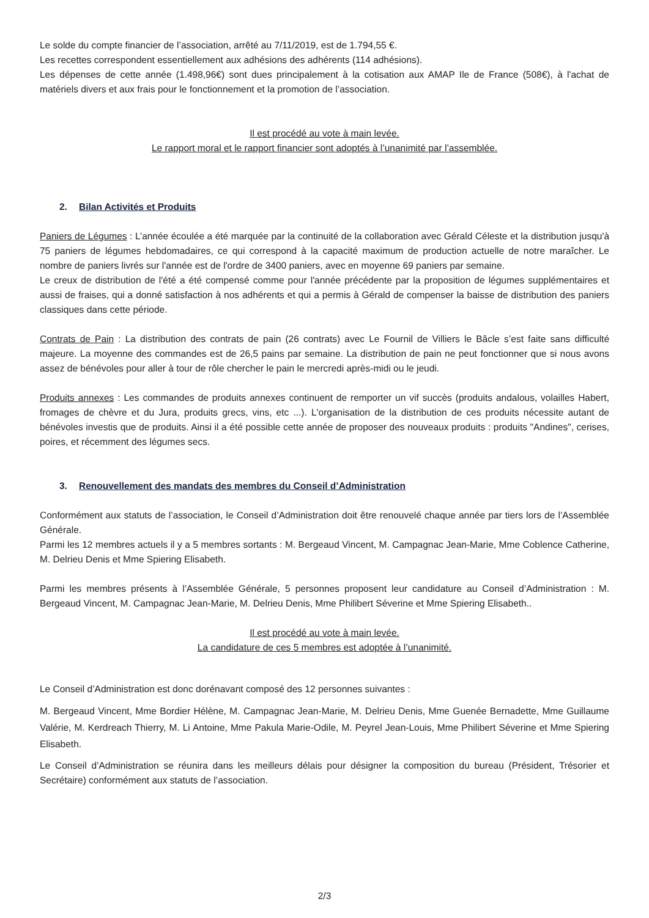Le solde du compte financier de l’association, arrêté au 7/11/2019, est de 1.794,55 €.
Les recettes correspondent essentiellement aux adhésions des adhérents (114 adhésions).
Les dépenses de cette année (1.498,96€) sont dues principalement à la cotisation aux AMAP Ile de France (508€), à l'achat de matériels divers et aux frais pour le fonctionnement et la promotion de l’association.
Il est procédé au vote à main levée.
Le rapport moral et le rapport financier sont adoptés à l’unanimité par l’assemblée.
2. Bilan Activités et Produits
Paniers de Légumes : L’année écoulée a été marquée par la continuité de la collaboration avec Gérald Céleste et la distribution jusqu'à 75 paniers de légumes hebdomadaires, ce qui correspond à la capacité maximum de production actuelle de notre maraîcher. Le nombre de paniers livrés sur l'année est de l'ordre de 3400 paniers, avec en moyenne 69 paniers par semaine.
Le creux de distribution de l'été a été compensé comme pour l'année précédente par la proposition de légumes supplémentaires et aussi de fraises, qui a donné satisfaction à nos adhérents et qui a permis à Gérald de compenser la baisse de distribution des paniers classiques dans cette période.
Contrats de Pain : La distribution des contrats de pain (26 contrats) avec Le Fournil de Villiers le Bâcle s’est faite sans difficulté majeure. La moyenne des commandes est de 26,5 pains par semaine. La distribution de pain ne peut fonctionner que si nous avons assez de bénévoles pour aller à tour de rôle chercher le pain le mercredi après-midi ou le jeudi.
Produits annexes : Les commandes de produits annexes continuent de remporter un vif succès (produits andalous, volailles Habert, fromages de chèvre et du Jura, produits grecs, vins, etc ...). L'organisation de la distribution de ces produits nécessite autant de bénévoles investis que de produits. Ainsi il a été possible cette année de proposer des nouveaux produits : produits "Andines", cerises, poires, et récemment des légumes secs.
3. Renouvellement des mandats des membres du Conseil d’Administration
Conformément aux statuts de l’association, le Conseil d’Administration doit être renouvelé chaque année par tiers lors de l’Assemblée Générale.
Parmi les 12 membres actuels il y a 5 membres sortants : M. Bergeaud Vincent, M. Campagnac Jean-Marie, Mme Coblence Catherine, M. Delrieu Denis et Mme Spiering Elisabeth.
Parmi les membres présents à l’Assemblée Générale, 5 personnes proposent leur candidature au Conseil d’Administration : M. Bergeaud Vincent, M. Campagnac Jean-Marie, M. Delrieu Denis, Mme Philibert Séverine et Mme Spiering Elisabeth..
Il est procédé au vote à main levée.
La candidature de ces 5 membres est adoptée à l’unanimité.
Le Conseil d’Administration est donc dorénavant composé des 12 personnes suivantes :
M. Bergeaud Vincent, Mme Bordier Hélène, M. Campagnac Jean-Marie, M. Delrieu Denis, Mme Guenée Bernadette, Mme Guillaume Valérie, M. Kerdreach Thierry, M. Li Antoine, Mme Pakula Marie-Odile, M. Peyrel Jean-Louis, Mme Philibert Séverine et Mme Spiering Elisabeth.
Le Conseil d’Administration se réunira dans les meilleurs délais pour désigner la composition du bureau (Président, Trésorier et Secrétaire) conformément aux statuts de l’association.
2/3